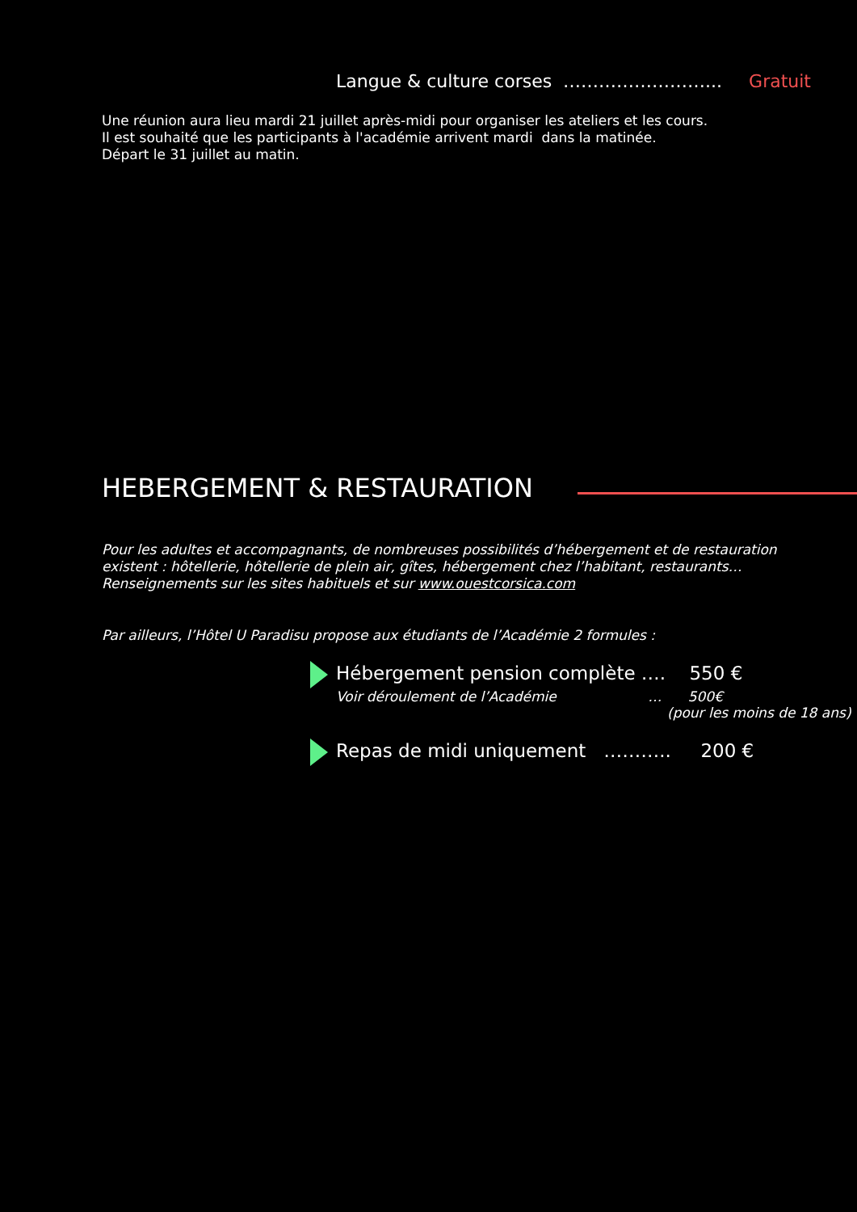Langue & culture corses ……………………... Gratuit
Une réunion aura lieu mardi 21 juillet après-midi pour organiser les ateliers et les cours.
Il est souhaité que les participants à l'académie arrivent mardi dans la matinée.
Départ le 31 juillet au matin.
HEBERGEMENT & RESTAURATION
Pour les adultes et accompagnants, de nombreuses possibilités d’hébergement et de restauration
existent : hôtellerie, hôtellerie de plein air, gîtes, hébergement chez l’habitant, restaurants…
Renseignements sur les sites habituels et sur www.ouestcorsica.com
Par ailleurs, l’Hôtel U Paradisu propose aux étudiants de l’Académie 2 formules :
Hébergement pension complète …. 550 €
Voir déroulement de l’Académie … 500€
(pour les moins de 18 ans)
Repas de midi uniquement ……….. 200 €